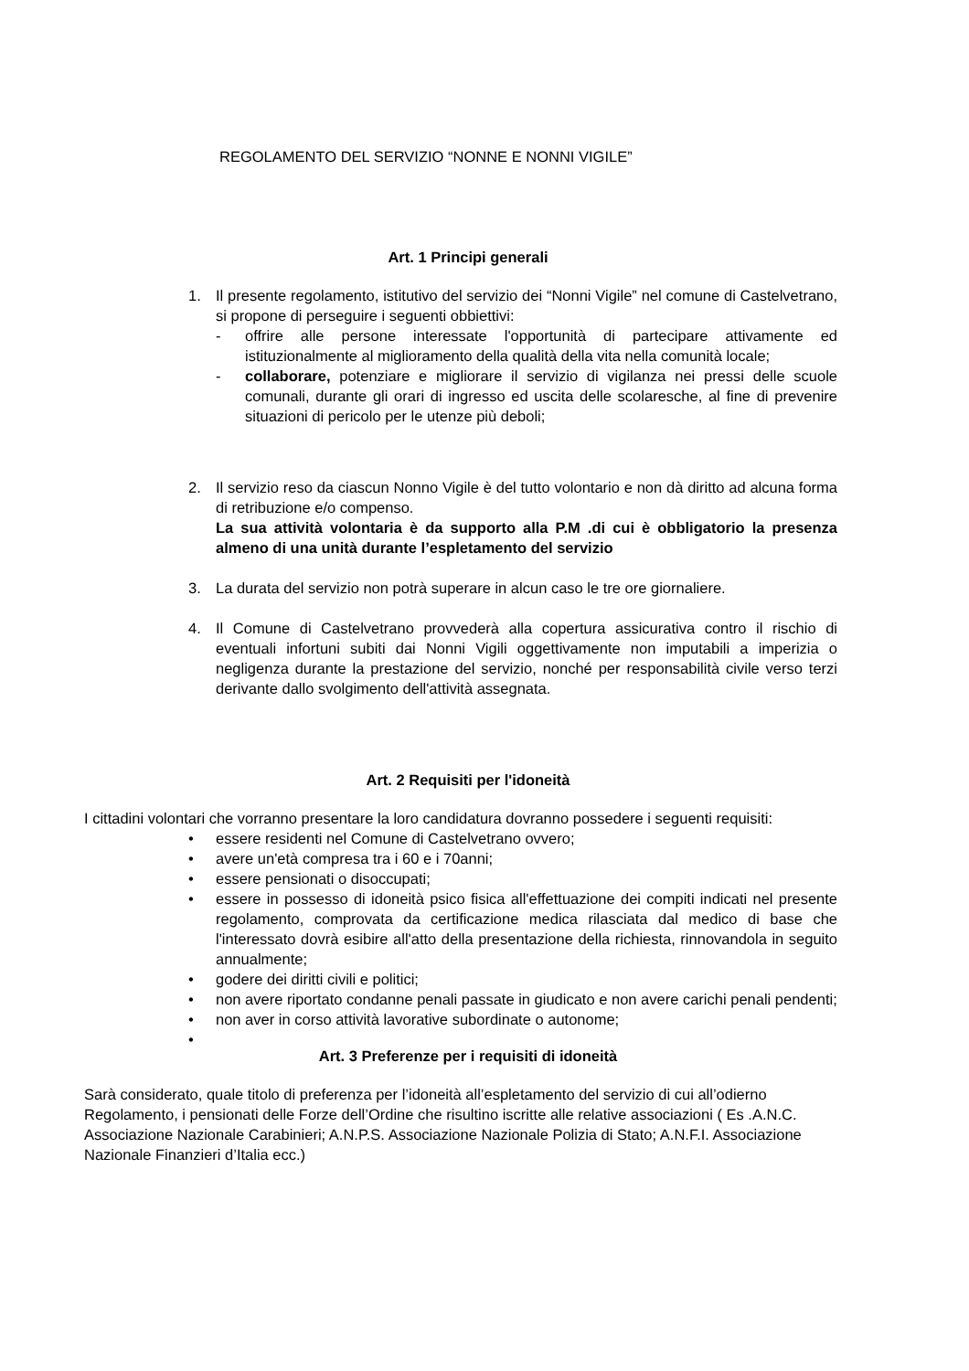REGOLAMENTO DEL SERVIZIO “NONNE E NONNI VIGILE”
Art. 1 Principi generali
1. Il presente regolamento, istitutivo del servizio dei “Nonni Vigile” nel comune di Castelvetrano, si propone di perseguire i seguenti obbiettivi:
- offrire alle persone interessate l'opportunità di partecipare attivamente ed istituzionalmente al miglioramento della qualità della vita nella comunità locale;
- collaborare, potenziare e migliorare il servizio di vigilanza nei pressi delle scuole comunali, durante gli orari di ingresso ed uscita delle scolaresche, al fine di prevenire situazioni di pericolo per le utenze più deboli;
2. Il servizio reso da ciascun Nonno Vigile è del tutto volontario e non dà diritto ad alcuna forma di retribuzione e/o compenso.
La sua attività volontaria è da supporto alla P.M .di cui è obbligatorio la presenza almeno di una unità durante l’espletamento del servizio
3. La durata del servizio non potrà superare in alcun caso le tre ore giornaliere.
4. Il Comune di Castelvetrano provvederà alla copertura assicurativa contro il rischio di eventuali infortuni subiti dai Nonni Vigili oggettivamente non imputabili a imperizia o negligenza durante la prestazione del servizio, nonché per responsabilità civile verso terzi derivante dallo svolgimento dell'attività assegnata.
Art. 2 Requisiti per l'idoneità
I cittadini volontari che vorranno presentare la loro candidatura dovranno possedere i seguenti requisiti:
• essere residenti nel Comune di Castelvetrano ovvero;
• avere un'età compresa tra i 60 e i 70anni;
• essere pensionati o disoccupati;
• essere in possesso di idoneità psico fisica all'effettuazione dei compiti indicati nel presente regolamento, comprovata da certificazione medica rilasciata dal medico di base che l'interessato dovrà esibire all'atto della presentazione della richiesta, rinnovandola in seguito annualmente;
• godere dei diritti civili e politici;
• non avere riportato condanne penali passate in giudicato e non avere carichi penali pendenti;
• non aver in corso attività lavorative subordinate o autonome;
•
Art. 3 Preferenze per i requisiti di idoneità
Sarà considerato, quale titolo di preferenza per l’idoneità all’espletamento del servizio di cui all’odierno Regolamento, i pensionati delle Forze dell’Ordine che risultino iscritte alle relative associazioni ( Es .A.N.C. Associazione Nazionale Carabinieri; A.N.P.S. Associazione Nazionale Polizia di Stato; A.N.F.I. Associazione Nazionale Finanzieri d’Italia ecc.)